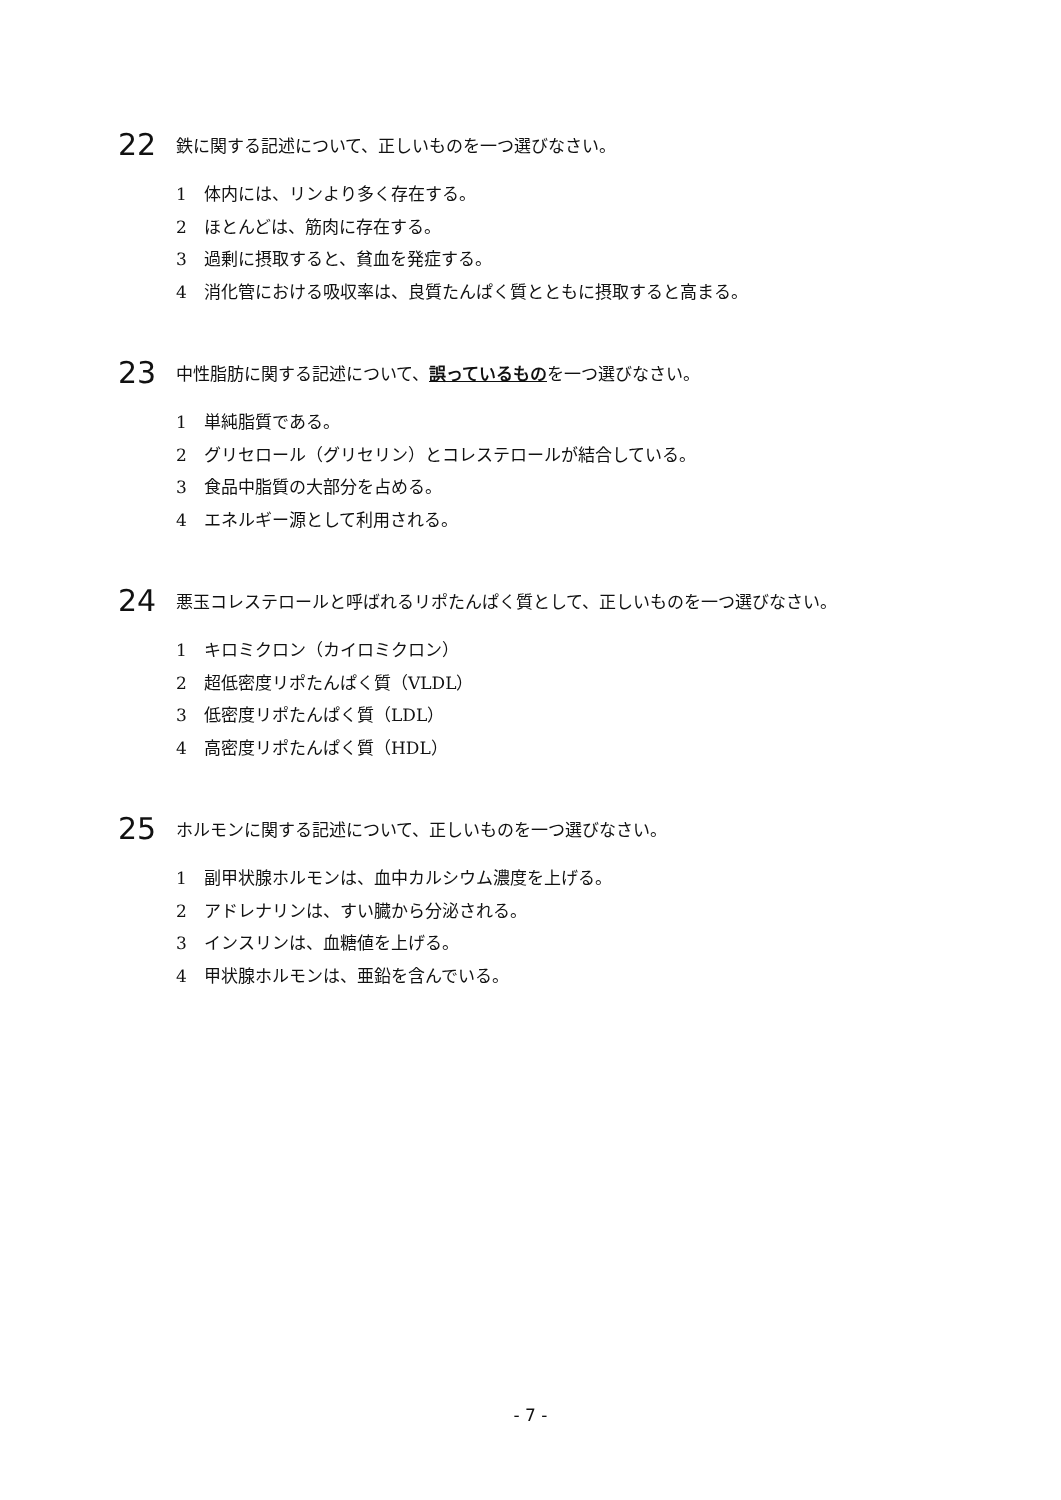22 鉄に関する記述について、正しいものを一つ選びなさい。
1 体内には、リンより多く存在する。
2 ほとんどは、筋肉に存在する。
3 過剰に摂取すると、貧血を発症する。
4 消化管における吸収率は、良質たんぱく質とともに摂取すると高まる。
23 中性脂肪に関する記述について、誤っているものを一つ選びなさい。
1 単純脂質である。
2 グリセロール（グリセリン）とコレステロールが結合している。
3 食品中脂質の大部分を占める。
4 エネルギー源として利用される。
24 悪玉コレステロールと呼ばれるリポたんぱく質として、正しいものを一つ選びなさい。
1 キロミクロン（カイロミクロン）
2 超低密度リポたんぱく質（VLDL）
3 低密度リポたんぱく質（LDL）
4 高密度リポたんぱく質（HDL）
25 ホルモンに関する記述について、正しいものを一つ選びなさい。
1 副甲状腺ホルモンは、血中カルシウム濃度を上げる。
2 アドレナリンは、すい臓から分泌される。
3 インスリンは、血糖値を上げる。
4 甲状腺ホルモンは、亜鉛を含んでいる。
- 7 -